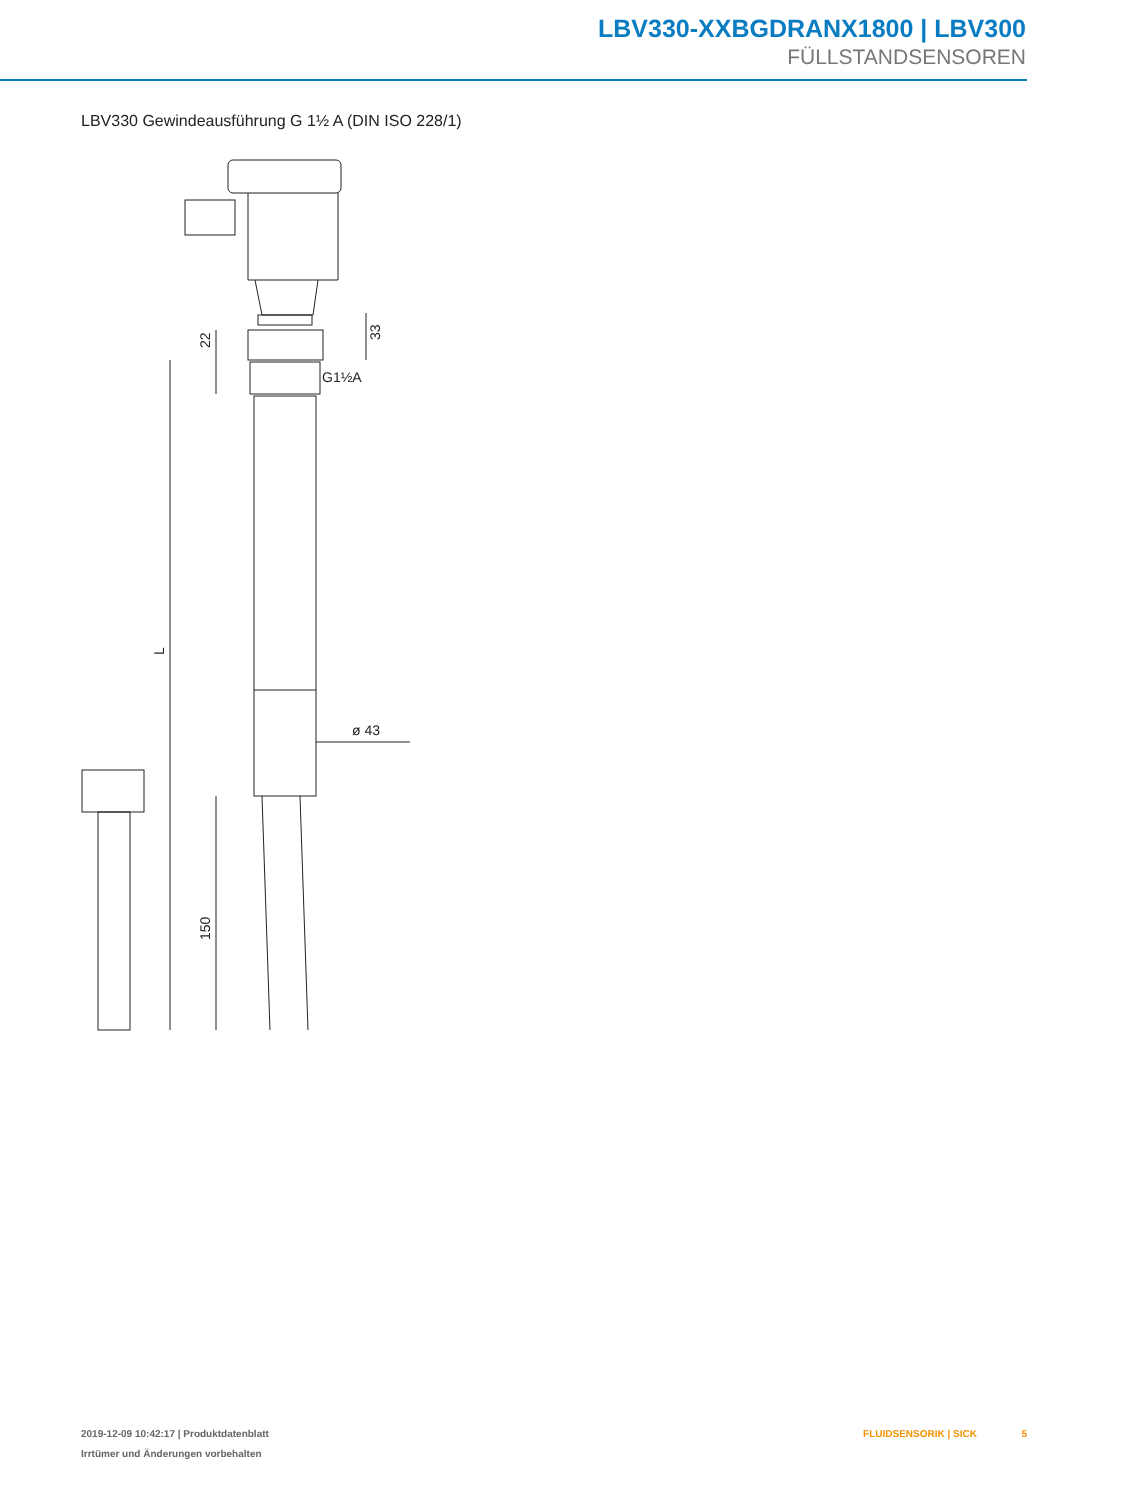LBV330-XXBGDRANX1800 | LBV300
FÜLLSTANDSENSOREN
LBV330 Gewindeausführung G 1½ A (DIN ISO 228/1)
22
33
G1½A
L
ø 43
150
2019-12-09 10:42:17 | Produktdatenblatt
Irrtümer und Änderungen vorbehalten
FLUIDSENSORIK | SICK 5